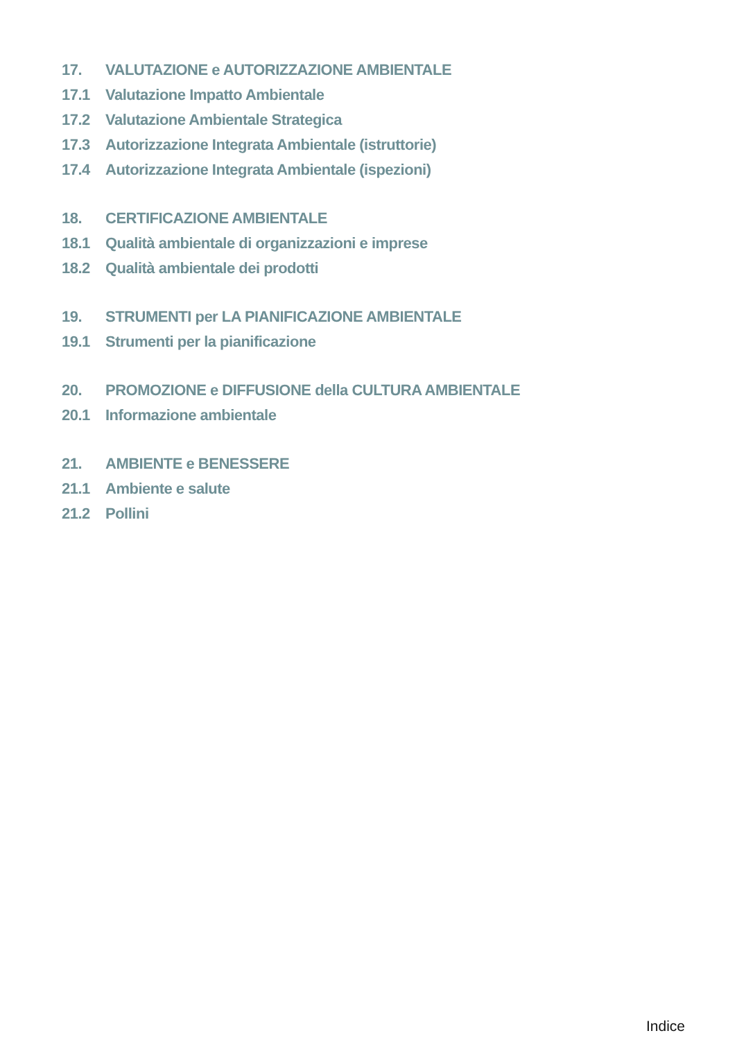17. VALUTAZIONE e AUTORIZZAZIONE AMBIENTALE
17.1 Valutazione Impatto Ambientale
17.2 Valutazione Ambientale Strategica
17.3 Autorizzazione Integrata Ambientale (istruttorie)
17.4 Autorizzazione Integrata Ambientale (ispezioni)
18. CERTIFICAZIONE AMBIENTALE
18.1 Qualità ambientale di organizzazioni e imprese
18.2 Qualità ambientale dei prodotti
19. STRUMENTI per LA PIANIFICAZIONE AMBIENTALE
19.1 Strumenti per la pianificazione
20. PROMOZIONE e DIFFUSIONE della CULTURA AMBIENTALE
20.1 Informazione ambientale
21. AMBIENTE e BENESSERE
21.1 Ambiente e salute
21.2 Pollini
Indice